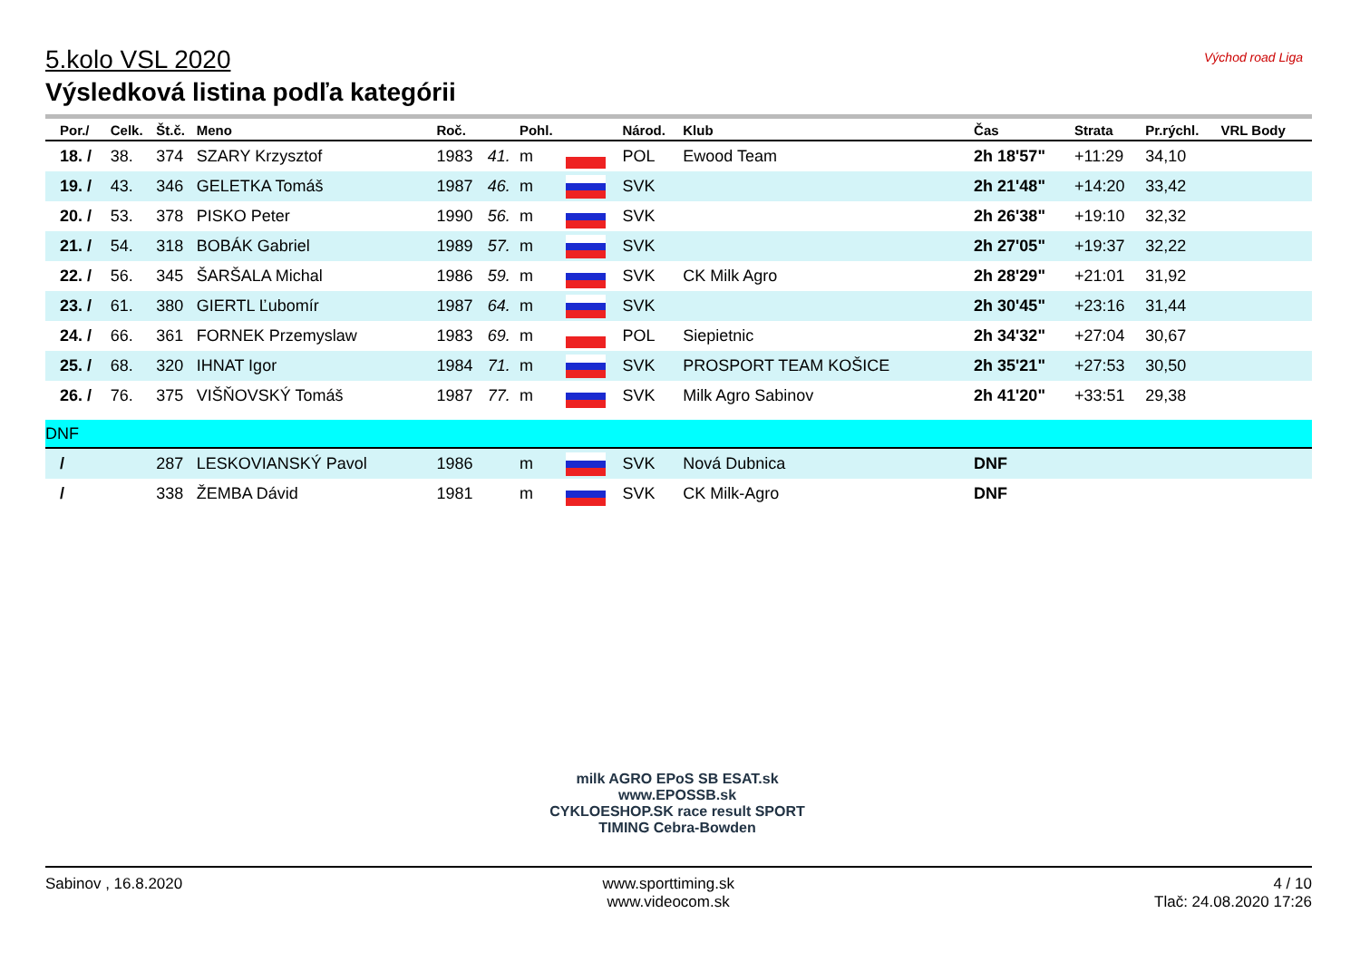Východ road Liga
5.kolo VSL 2020
Výsledková listina podľa kategórii
| Por./ | Celk. | Št.č. | Meno | Roč. | | Pohl. | | Národ. | Klub | Čas | Strata | Pr.rýchl. | VRL Body |
| --- | --- | --- | --- | --- | --- | --- | --- | --- | --- | --- | --- | --- | --- |
| 18. / | 38. | 374 | SZARY Krzysztof | 1983 | 41. | m | | POL | Ewood Team | 2h 18'57" | +11:29 | 34,10 | |
| 19. / | 43. | 346 | GELETKA Tomáš | 1987 | 46. | m | | SVK | | 2h 21'48" | +14:20 | 33,42 | |
| 20. / | 53. | 378 | PISKO Peter | 1990 | 56. | m | | SVK | | 2h 26'38" | +19:10 | 32,32 | |
| 21. / | 54. | 318 | BOBÁK Gabriel | 1989 | 57. | m | | SVK | | 2h 27'05" | +19:37 | 32,22 | |
| 22. / | 56. | 345 | ŠARŠALA Michal | 1986 | 59. | m | | SVK | CK Milk Agro | 2h 28'29" | +21:01 | 31,92 | |
| 23. / | 61. | 380 | GIERTL Ľubomír | 1987 | 64. | m | | SVK | | 2h 30'45" | +23:16 | 31,44 | |
| 24. / | 66. | 361 | FORNEK Przemyslaw | 1983 | 69. | m | | POL | Siepietnic | 2h 34'32" | +27:04 | 30,67 | |
| 25. / | 68. | 320 | IHNAT Igor | 1984 | 71. | m | | SVK | PROSPORT TEAM KOŠICE | 2h 35'21" | +27:53 | 30,50 | |
| 26. / | 76. | 375 | VIŠŇOVSKÝ Tomáš | 1987 | 77. | m | | SVK | Milk Agro Sabinov | 2h 41'20" | +33:51 | 29,38 | |
| DNF | | | | | | | | | | | | | |
| / | | 287 | LESKOVIANSKÝ Pavol | 1986 | | m | | SVK | Nová Dubnica | DNF | | | |
| / | | 338 | ŽEMBA Dávid | 1981 | | m | | SVK | CK Milk-Agro | DNF | | | |
milk AGRO EPoS SB ESAT.sk
www.EPOSSB.sk
CYKLOESHOP.SK race result SPORT TIMING Cebra-Bowden
Sabinov , 16.8.2020 www.sporttiming.sk
www.videocom.sk
4 / 10
Tlač: 24.08.2020 17:26